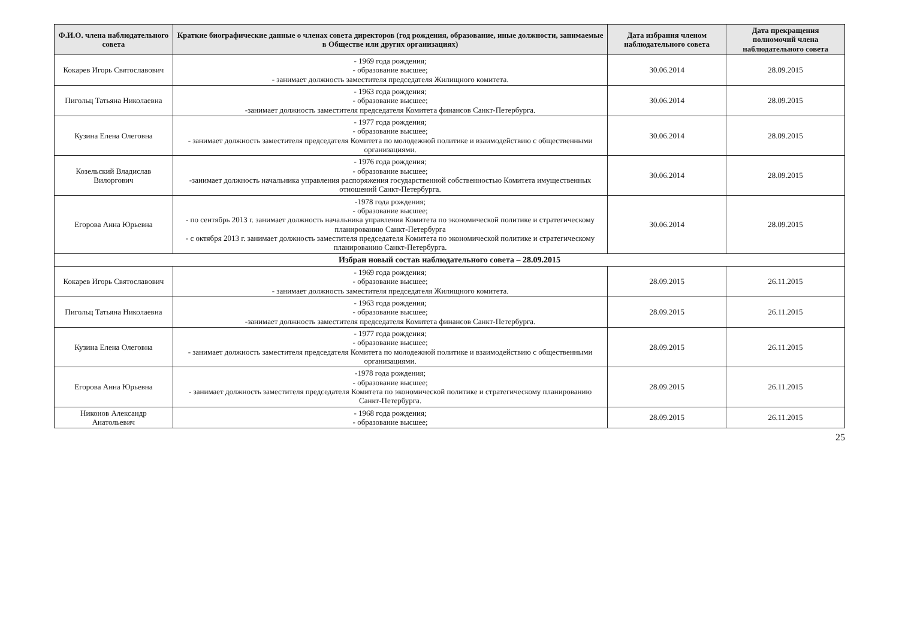| Ф.И.О. члена наблюдательного совета | Краткие биографические данные о членах совета директоров (год рождения, образование, иные должности, занимаемые в Обществе или других организациях) | Дата избрания членом наблюдательного совета | Дата прекращения полномочий члена наблюдательного совета |
| --- | --- | --- | --- |
| Кокарев Игорь Святославович | - 1969 года рождения; - образование высшее; - занимает должность заместителя председателя Жилищного комитета. | 30.06.2014 | 28.09.2015 |
| Пигольц Татьяна Николаевна | - 1963 года рождения; - образование высшее; -занимает должность заместителя председателя Комитета финансов Санкт-Петербурга. | 30.06.2014 | 28.09.2015 |
| Кузина Елена Олеговна | - 1977 года рождения; - образование высшее; - занимает должность заместителя председателя Комитета по молодежной политике и взаимодействию с общественными организациями. | 30.06.2014 | 28.09.2015 |
| Козельский Владислав Вилоргович | - 1976 года рождения; - образование высшее; -занимает должность начальника управления распоряжения государственной собственностью Комитета имущественных отношений Санкт-Петербурга. | 30.06.2014 | 28.09.2015 |
| Егорова Анна Юрьевна | -1978 года рождения; - образование высшее; - по сентябрь 2013 г. занимает должность начальника управления Комитета по экономической политике и стратегическому планированию Санкт-Петербурга - с октября 2013 г. занимает должность заместителя председателя Комитета по экономической политике и стратегическому планированию Санкт-Петербурга. | 30.06.2014 | 28.09.2015 |
| Избран новый состав наблюдательного совета – 28.09.2015 | | | |
| Кокарев Игорь Святославович | - 1969 года рождения; - образование высшее; - занимает должность заместителя председателя Жилищного комитета. | 28.09.2015 | 26.11.2015 |
| Пигольц Татьяна Николаевна | - 1963 года рождения; - образование высшее; -занимает должность заместителя председателя Комитета финансов Санкт-Петербурга. | 28.09.2015 | 26.11.2015 |
| Кузина Елена Олеговна | - 1977 года рождения; - образование высшее; - занимает должность заместителя председателя Комитета по молодежной политике и взаимодействию с общественными организациями. | 28.09.2015 | 26.11.2015 |
| Егорова Анна Юрьевна | -1978 года рождения; - образование высшее; - занимает должность заместителя председателя Комитета по экономической политике и стратегическому планированию Санкт-Петербурга. | 28.09.2015 | 26.11.2015 |
| Никонов Александр Анатольевич | - 1968 года рождения; - образование высшее; | 28.09.2015 | 26.11.2015 |
25